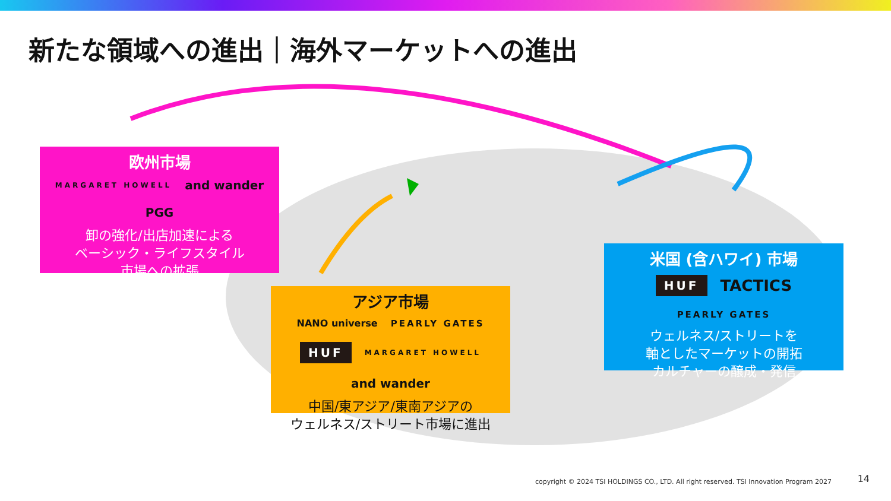新たな領域への進出｜海外マーケットへの進出
欧州市場
MARGARET HOWELL and wander PGG
卸の強化/出店加速による
ベーシック・ライフスタイル
市場への拡張
アジア市場
NANO universe PEARLY GATES HUF MARGARET HOWELL and wander
中国/東アジア/東南アジアの
ウェルネス/ストリート市場に進出
米国 (含ハワイ) 市場
HUF TACTICS PEARLY GATES
ウェルネス/ストリートを
軸としたマーケットの開拓
カルチャーの醸成・発信
copyright © 2024 TSI HOLDINGS CO., LTD. All right reserved. TSI Innovation Program 2027
14